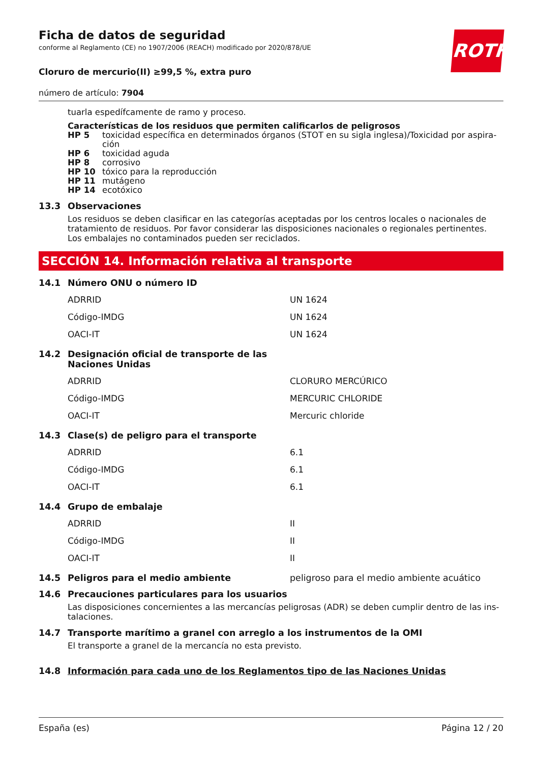ROTH
Ficha de datos de seguridad
conforme al Reglamento (CE) no 1907/2006 (REACH) modificado por 2020/878/UE
Cloruro de mercurio(II) ≥99,5 %, extra puro
número de artículo: 7904
tuarla espedífcamente de ramo y proceso.
Características de los residuos que permiten calificarlos de peligrosos
| HP 5 | toxicidad específica en determinados órganos (STOT en su sigla inglesa)/Toxicidad por aspira-ción |
| HP 6 | toxicidad aguda |
| HP 8 | corrosivo |
| HP 10 | tóxico para la reproducción |
| HP 11 | mutágeno |
| HP 14 | ecotóxico |
13.3 Observaciones
Los residuos se deben clasificar en las categorías aceptadas por los centros locales o nacionales de tratamiento de residuos. Por favor considerar las disposiciones nacionales o regionales pertinentes. Los embalajes no contaminados pueden ser reciclados.
SECCIÓN 14. Información relativa al transporte
14.1 Número ONU o número ID
| ADRRID | UN 1624 |
| Código-IMDG | UN 1624 |
| OACI-IT | UN 1624 |
14.2 Designación oficial de transporte de las
Naciones Unidas
| ADRRID | CLORURO MERCÚRICO |
| Código-IMDG | MERCURIC CHLORIDE |
| OACI-IT | Mercuric chloride |
14.3 Clase(s) de peligro para el transporte
| ADRRID | 6.1 |
| Código-IMDG | 6.1 |
| OACI-IT | 6.1 |
14.4 Grupo de embalaje
| ADRRID | II |
| Código-IMDG | II |
| OACI-IT | II |
14.5 Peligros para el medio ambiente peligroso para el medio ambiente acuático
14.6 Precauciones particulares para los usuarios
Las disposiciones concernientes a las mercancías peligrosas (ADR) se deben cumplir dentro de las ins-talaciones.
14.7 Transporte marítimo a granel con arreglo a los instrumentos de la OMI
El transporte a granel de la mercancía no esta previsto.
14.8 Información para cada uno de los Reglamentos tipo de las Naciones Unidas
España (es) Página 12 / 20